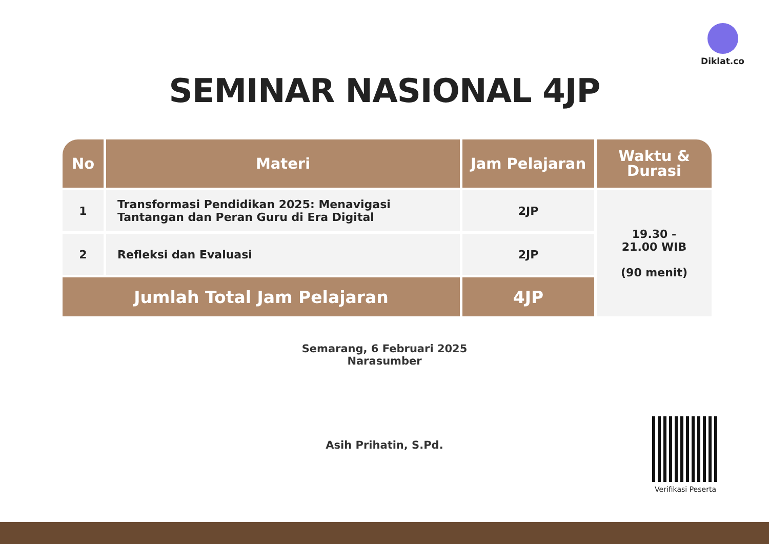Diklat.co
SEMINAR NASIONAL 4JP
| No | Materi | Jam Pelajaran | Waktu & Durasi |
| --- | --- | --- | --- |
| 1 | Transformasi Pendidikan 2025: Menavigasi Tantangan dan Peran Guru di Era Digital | 2JP | 19.30 - 21.00 WIB (90 menit) |
| 2 | Refleksi dan Evaluasi | 2JP | |
| Jumlah Total Jam Pelajaran | | 4JP | |
Semarang, 6 Februari 2025
Narasumber
Asih Prihatin, S.Pd.
Verifikasi Peserta